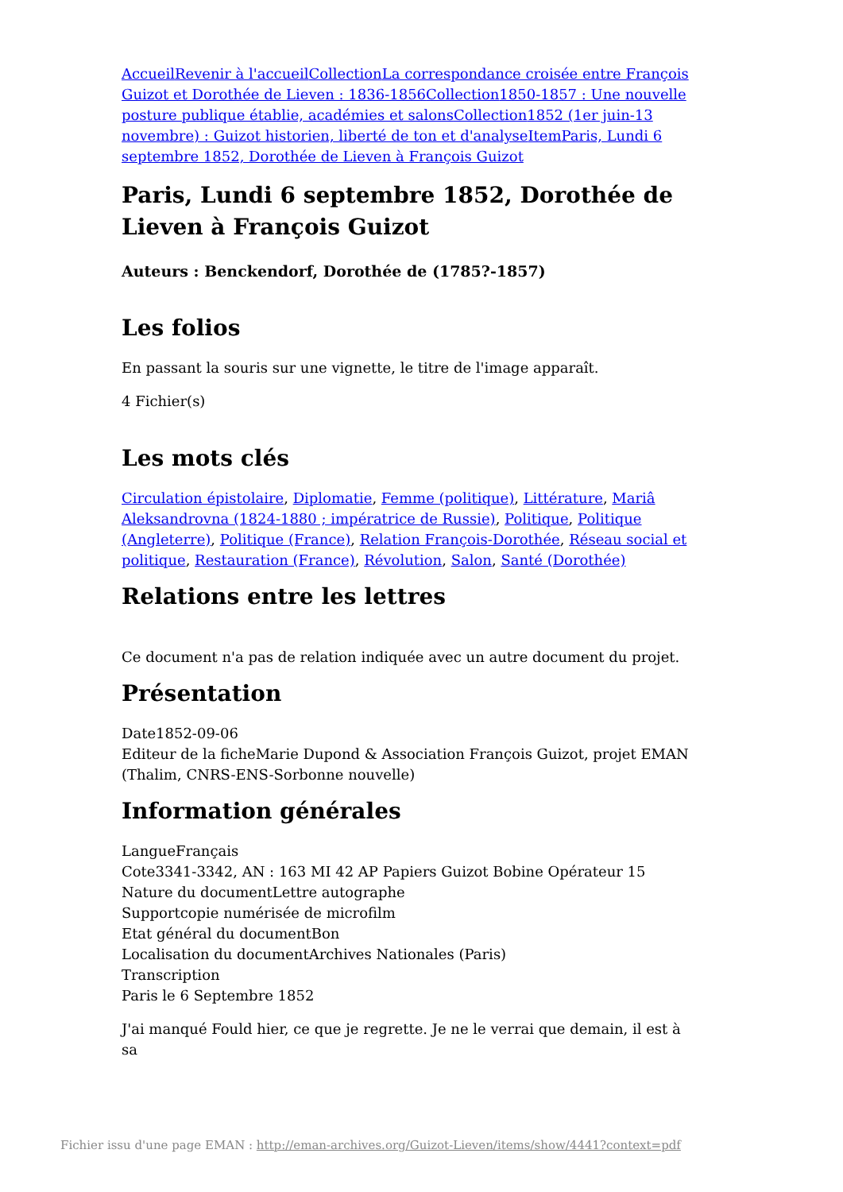Accueil Revenir à l'accueil Collection La correspondance croisée entre François Guizot et Dorothée de Lieven : 1836-1856 Collection 1850-1857 : Une nouvelle posture publique établie, académies et salons Collection 1852 (1er juin-13 novembre) : Guizot historien, liberté de ton et d'analyse Item Paris, Lundi 6 septembre 1852, Dorothée de Lieven à François Guizot
Paris, Lundi 6 septembre 1852, Dorothée de Lieven à François Guizot
Auteurs : Benckendorf, Dorothée de (1785?-1857)
Les folios
En passant la souris sur une vignette, le titre de l'image apparaît.
4 Fichier(s)
Les mots clés
Circulation épistolaire, Diplomatie, Femme (politique), Littérature, Mariâ Aleksandrovna (1824-1880 ; impératrice de Russie), Politique, Politique (Angleterre), Politique (France), Relation François-Dorothée, Réseau social et politique, Restauration (France), Révolution, Salon, Santé (Dorothée)
Relations entre les lettres
Ce document n'a pas de relation indiquée avec un autre document du projet.
Présentation
Date1852-09-06
Editeur de la ficheMarie Dupond & Association François Guizot, projet EMAN (Thalim, CNRS-ENS-Sorbonne nouvelle)
Information générales
LangueFrançais
Cote3341-3342, AN : 163 MI 42 AP Papiers Guizot Bobine Opérateur 15
Nature du documentLettre autographe
Supportcopie numérisée de microfilm
Etat général du documentBon
Localisation du documentArchives Nationales (Paris)
Transcription
Paris le 6 Septembre 1852
J'ai manqué Fould hier, ce que je regrette. Je ne le verrai que demain, il est à sa
Fichier issu d'une page EMAN : http://eman-archives.org/Guizot-Lieven/items/show/4441?context=pdf